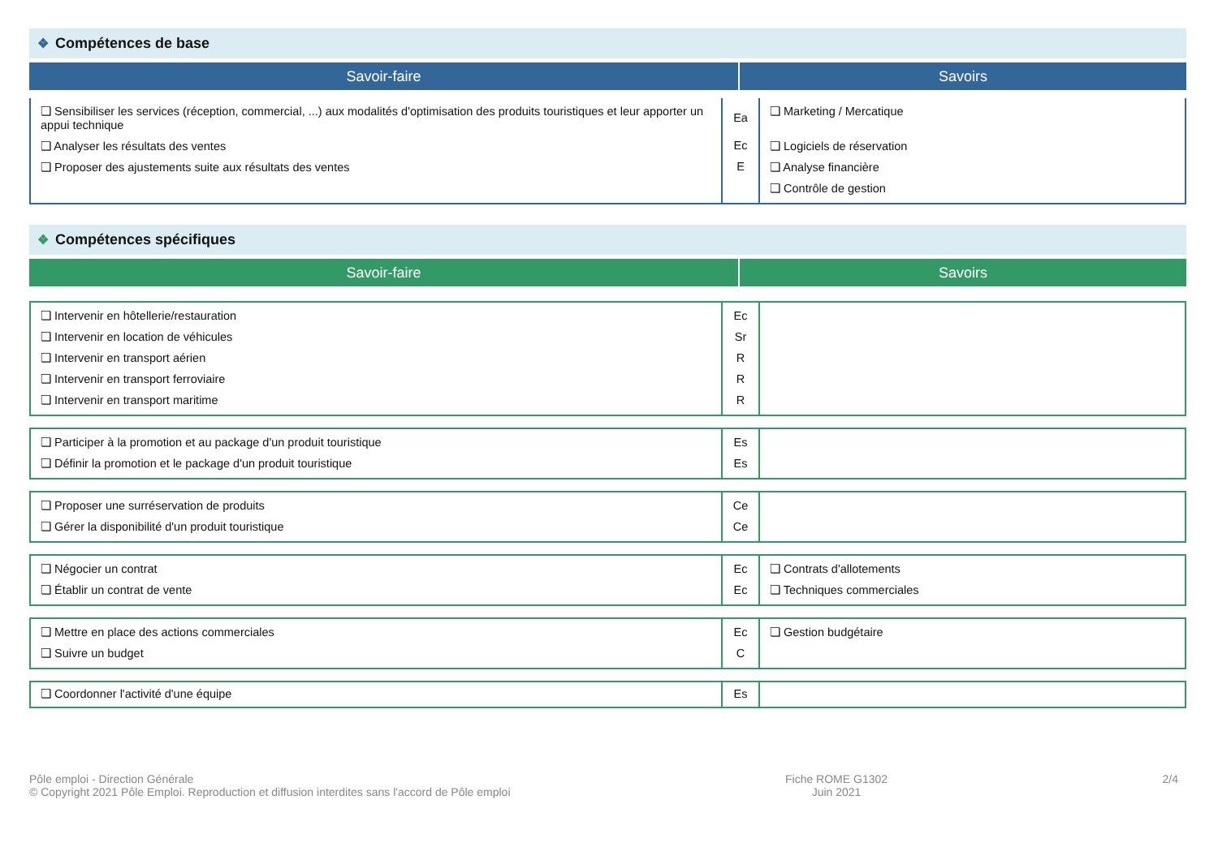❖ Compétences de base
Savoir-faire Savoirs
| ❏ Sensibiliser les services (réception, commercial, ...) aux modalités d'optimisation des produits touristiques et leur apporter un appui technique ❏ Analyser les résultats des ventes ❏ Proposer des ajustements suite aux résultats des ventes | Ea Ec E | ❏ Marketing / Mercatique ❏ Logiciels de réservation ❏ Analyse financière ❏ Contrôle de gestion |
❖ Compétences spécifiques
Savoir-faire Savoirs
| ❏ Intervenir en hôtellerie/restauration ❏ Intervenir en location de véhicules ❏ Intervenir en transport aérien ❏ Intervenir en transport ferroviaire ❏ Intervenir en transport maritime | Ec Sr R R R | |
| ❏ Participer à la promotion et au package d'un produit touristique ❏ Définir la promotion et le package d'un produit touristique | Es Es | |
| ❏ Proposer une surréservation de produits ❏ Gérer la disponibilité d'un produit touristique | Ce Ce | |
| ❏ Négocier un contrat ❏ Établir un contrat de vente | Ec Ec | ❏ Contrats d'allotements ❏ Techniques commerciales |
| ❏ Mettre en place des actions commerciales ❏ Suivre un budget | Ec C | ❏ Gestion budgétaire |
| ❏ Coordonner l'activité d'une équipe | Es | |
Pôle emploi - Direction Générale
© Copyright 2021 Pôle Emploi. Reproduction et diffusion interdites sans l'accord de Pôle emploi
Fiche ROME G1302
Juin 2021
2/4